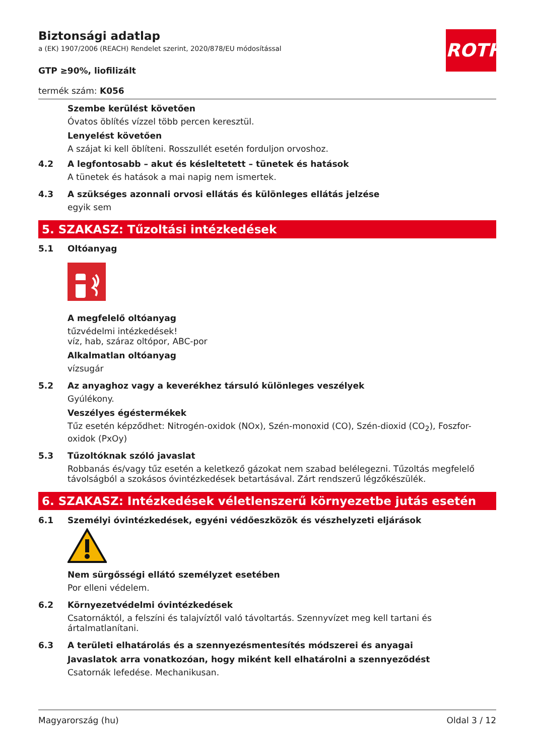ROTH
Biztonsági adatlap
a (EK) 1907/2006 (REACH) Rendelet szerint, 2020/878/EU módosítással
GTP ≥90%, liofilizált
termék szám: K056
Szembe kerülést követően
Óvatos öblítés vízzel több percen keresztül.
Lenyelést követően
A szájat ki kell öblíteni. Rosszullét esetén forduljon orvoshoz.
4.2 A legfontosabb – akut és késleltetett – tünetek és hatások
A tünetek és hatások a mai napig nem ismertek.
4.3 A szükséges azonnali orvosi ellátás és különleges ellátás jelzése
egyik sem
5. SZAKASZ: Tűzoltási intézkedések
5.1 Oltóanyag
A megfelelő oltóanyag
tűzvédelmi intézkedések!
víz, hab, száraz oltópor, ABC-por
Alkalmatlan oltóanyag
vízsugár
5.2 Az anyaghoz vagy a keverékhez társuló különleges veszélyek
Gyúlékony.
Veszélyes égéstermékek
Tűz esetén képződhet: Nitrogén-oxidok (NOx), Szén-monoxid (CO), Szén-dioxid (CO<sub>2</sub>), Foszfor-oxidok (PxOy)
5.3 Tűzoltóknak szóló javaslat
Robbanás és/vagy tűz esetén a keletkező gázokat nem szabad belélegezni. Tűzoltás megfelelő távolságból a szokásos óvintézkedések betartásával. Zárt rendszerű légzőkészülék.
6. SZAKASZ: Intézkedések véletlenszerű környezetbe jutás esetén
6.1 Személyi óvintézkedések, egyéni védőeszközök és vészhelyzeti eljárások
Nem sürgősségi ellátó személyzet esetében
Por elleni védelem.
6.2 Környezetvédelmi óvintézkedések
Csatornáktól, a felszíni és talajvíztől való távoltartás. Szennyvízet meg kell tartani és ártalmatlanítani.
6.3 A területi elhatárolás és a szennyezésmentesítés módszerei és anyagai
Javaslatok arra vonatkozóan, hogy miként kell elhatárolni a szennyeződést
Csatornák lefedése. Mechanikusan.
Magyarország (hu) Oldal 3 / 12